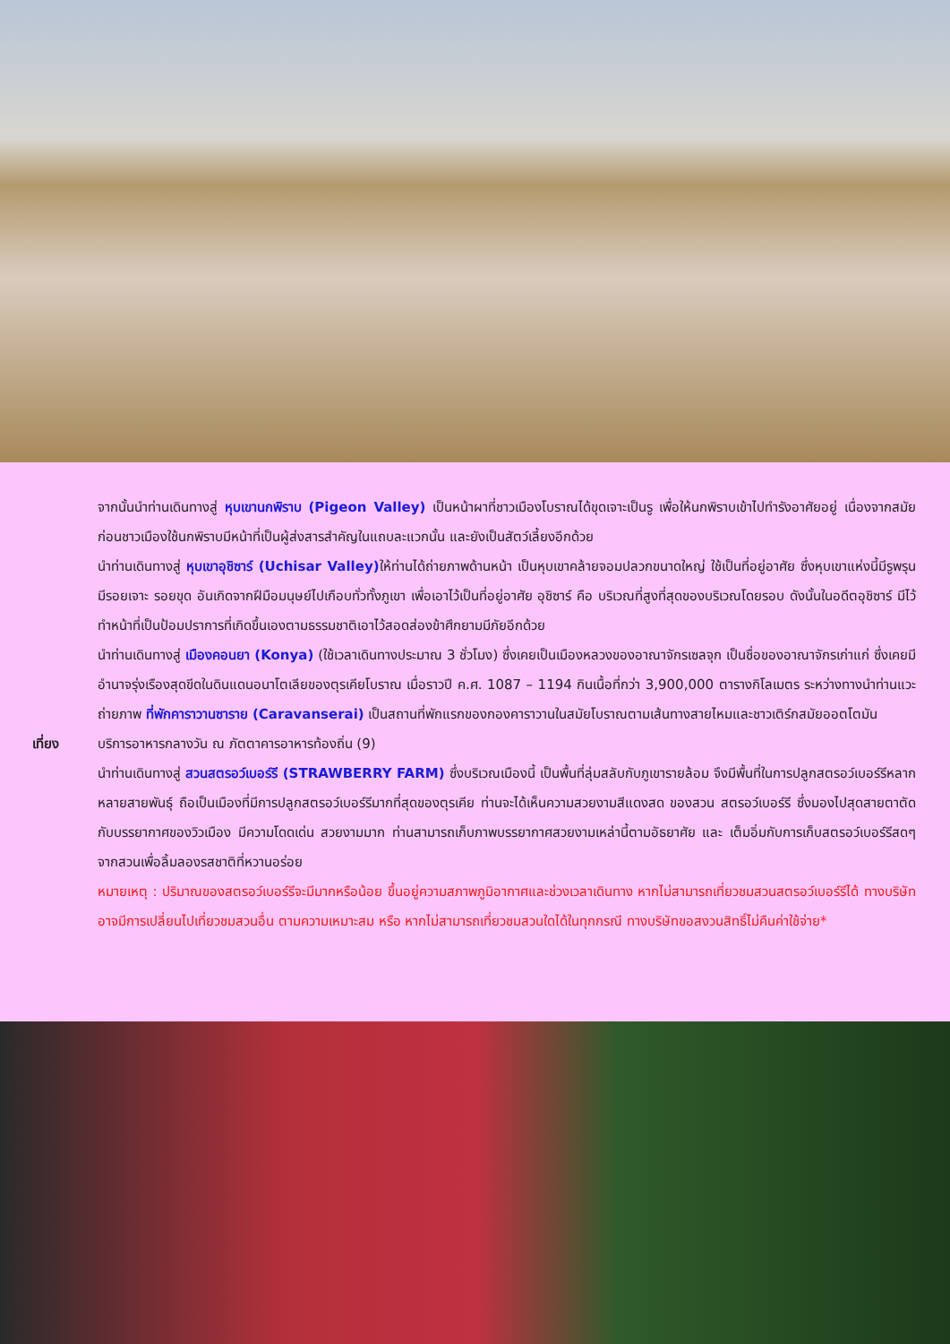จากนั้นนำท่านเดินทางสู่ หุบเขานกพิราบ (Pigeon Valley) เป็นหน้าผาที่ชาวเมืองโบราณได้ขุดเจาะเป็นรู เพื่อให้นกพิราบเข้าไปทำรังอาศัยอยู่ เนื่องจากสมัยก่อนชาวเมืองใช้นกพิราบมีหน้าที่เป็นผู้ส่งสารสำคัญในแถบละแวกนั้น และยังเป็นสัตว์เลี้ยงอีกด้วย
นำท่านเดินทางสู่ หุบเขาอุชิซาร์ (Uchisar Valley) ให้ท่านได้ถ่ายภาพด้านหน้า เป็นหุบเขาคล้ายจอมปลวกขนาดใหญ่ ใช้เป็นที่อยู่อาศัย ซึ่งหุบเขาแห่งนี้มีรูพรุน มีรอยเจาะ รอยขุด อันเกิดจากฝีมือมนุษย์ไปเกือบทั่วทั้งภูเขา เพื่อเอาไว้เป็นที่อยู่อาศัย อุชิซาร์ คือ บริเวณที่สูงที่สุดของบริเวณโดยรอบ ดังนั้นในอดีตอุชิซาร์ มีไว้ทำหน้าที่เป็นป้อมปราการที่เกิดขึ้นเองตามธรรมชาติเอาไว้สอดส่องข้าศึกยามมีภัยอีกด้วย
นำท่านเดินทางสู่ เมืองคอนยา (Konya) (ใช้เวลาเดินทางประมาณ 3 ชั่วโมง) ซึ่งเคยเป็นเมืองหลวงของอาณาจักรเซลจุก เป็นชื่อของอาณาจักรเก่าแก่ ซึ่งเคยมีอำนาจรุ่งเรืองสุดขีดในดินแดนอนาโตเลียของตุรเคียโบราณ เมื่อราวปี ค.ศ. 1087 – 1194 กินเนื้อที่กว่า 3,900,000 ตารางกิโลเมตร ระหว่างทางนำท่านแวะถ่ายภาพ ที่พักคาราวานซาราย (Caravanserai) เป็นสถานที่พักแรกของกองคาราวานในสมัยโบราณตามเส้นทางสายไหมและชาวเติร์กสมัยออตโตมัน
เที่ยง บริการอาหารกลางวัน ณ ภัตตาคารอาหารท้องถิ่น (9)
นำท่านเดินทางสู่ สวนสตรอว์เบอร์รี (STRAWBERRY FARM) ซึ่งบริเวณเมืองนี้ เป็นพื้นที่ลุ่มสลับกับภูเขารายล้อม จึงมีพื้นที่ในการปลูกสตรอว์เบอร์รีหลากหลายสายพันธุ์ ถือเป็นเมืองที่มีการปลูกสตรอว์เบอร์รีมากที่สุดของตุรเคีย ท่านจะได้เห็นความสวยงามสีแดงสด ของสวน สตรอว์เบอร์รี ซึ่งมองไปสุดสายตาตัดกับบรรยากาศของวิวเมือง มีความโดดเด่น สวยงามมาก ท่านสามารถเก็บภาพบรรยากาศสวยงามเหล่านี้ตามอัธยาศัย และ เต็มอิ่มกับการเก็บสตรอว์เบอร์รีสดๆ จากสวนเพื่อลิ้มลองรสชาติที่หวานอร่อย
หมายเหตุ : ปริมาณของสตรอว์เบอร์รีจะมีมากหรือน้อย ขึ้นอยู่ความสภาพภูมิอากาศและช่วงเวลาเดินทาง หากไม่สามารถเที่ยวชมสวนสตรอว์เบอร์รีได้ ทางบริษัทอาจมีการเปลี่ยนไปเที่ยวชมสวนอื่น ตามความเหมาะสม หรือ หากไม่สามารถเที่ยวชมสวนใดได้ในทุกกรณี ทางบริษัทขอสงวนสิทธิ์ไม่คืนค่าใช้จ่าย*